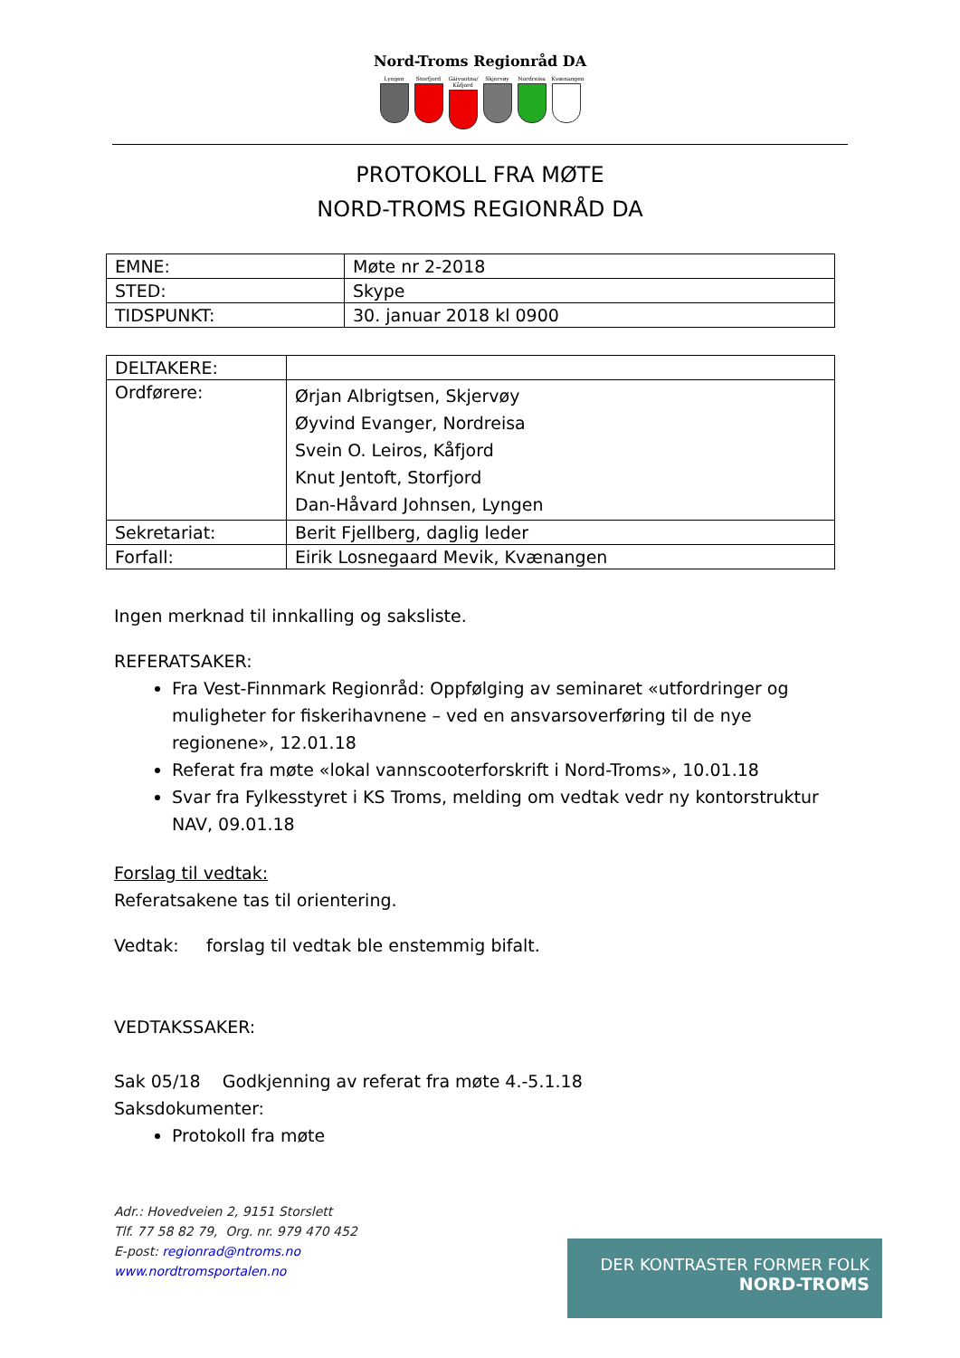Nord-Troms Regionråd DA
Lyngen Storfjord
Gáivuotna/ Kåfjord
Skjervøy Nordreisa
Kvænangen
PROTOKOLL FRA MØTE
NORD-TROMS REGIONRÅD DA
| EMNE: | Møte nr 2-2018 |
| STED: | Skype |
| TIDSPUNKT: | 30. januar 2018 kl 0900 |
| DELTAKERE: | |
| Ordførere: | Ørjan Albrigtsen, Skjervøy Øyvind Evanger, Nordreisa Svein O. Leiros, Kåfjord Knut Jentoft, Storfjord Dan-Håvard Johnsen, Lyngen |
| Sekretariat: | Berit Fjellberg, daglig leder |
| Forfall: | Eirik Losnegaard Mevik, Kvænangen |
Ingen merknad til innkalling og saksliste.
REFERATSAKER:
Fra Vest-Finnmark Regionråd: Oppfølging av seminaret «utfordringer og muligheter for fiskerihavnene – ved en ansvarsoverføring til de nye regionene», 12.01.18
Referat fra møte «lokal vannscooterforskrift i Nord-Troms», 10.01.18
Svar fra Fylkesstyret i KS Troms, melding om vedtak vedr ny kontorstruktur NAV, 09.01.18
Forslag til vedtak:
Referatsakene tas til orientering.
Vedtak: forslag til vedtak ble enstemmig bifalt.
VEDTAKSSAKER:
Sak 05/18 Godkjenning av referat fra møte 4.-5.1.18
Saksdokumenter:
Protokoll fra møte
Adr.: Hovedveien 2, 9151 Storslett
Tlf. 77 58 82 79, Org. nr. 979 470 452
E-post: regionrad@ntroms.no
www.nordtromsportalen.no
DER KONTRASTER FORMER FOLK
NORD-TROMS